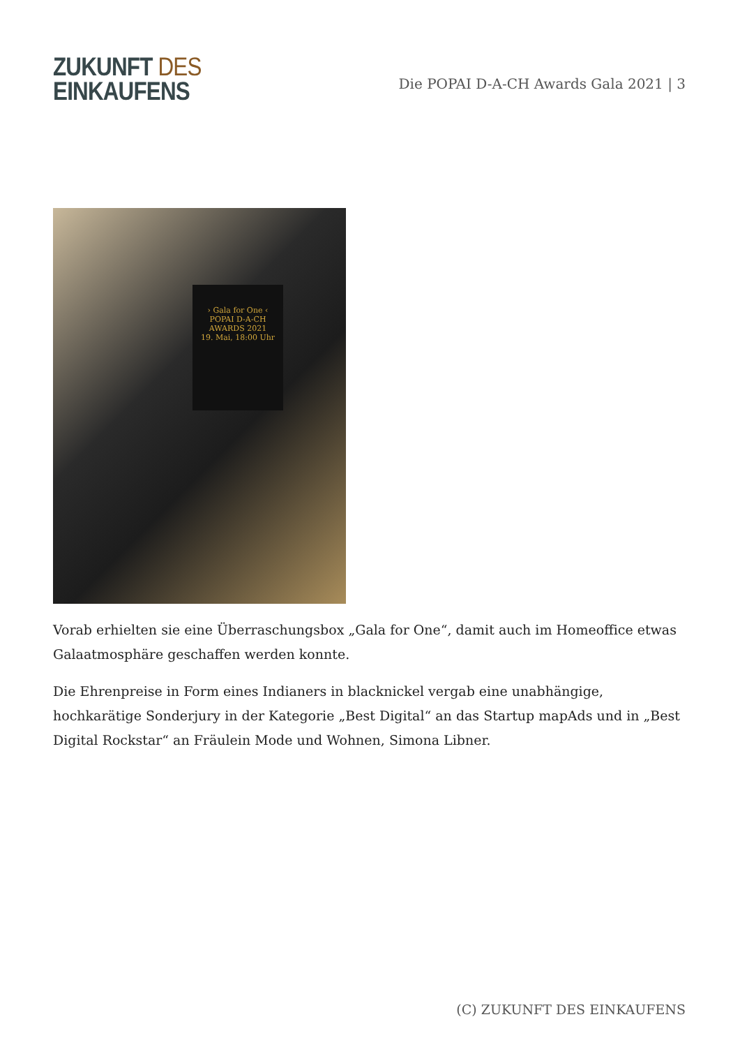ZUKUNFT DES
EINKAUFENS
Die POPAI D-A-CH Awards Gala 2021 | 3
› Gala for One ‹
POPAI D-A-CH AWARDS 2021
19. Mai, 18:00 Uhr
Vorab erhielten sie eine Überraschungsbox „Gala for One“, damit auch im Homeoffice etwas Galaatmosphäre geschaffen werden konnte.
Die Ehrenpreise in Form eines Indianers in blacknickel vergab eine unabhängige, hochkarätige Sonderjury in der Kategorie „Best Digital“ an das Startup mapAds und in „Best Digital Rockstar“ an Fräulein Mode und Wohnen, Simona Libner.
(C) ZUKUNFT DES EINKAUFENS